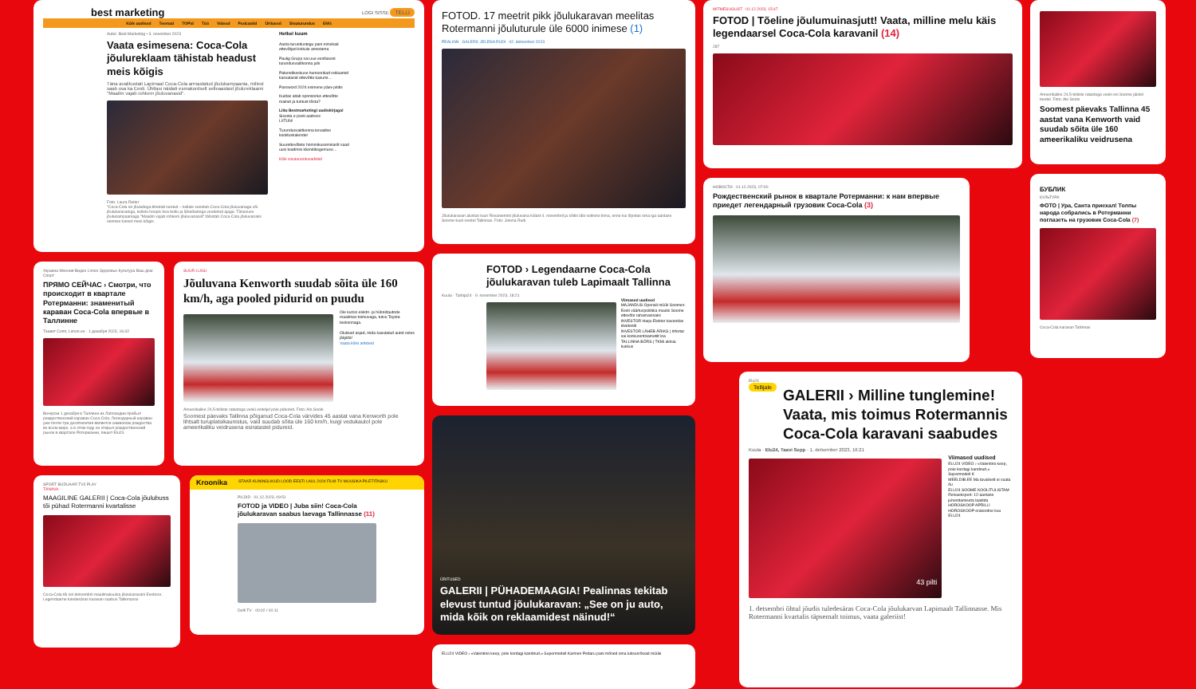best marketing LOGI SISSE TELLI
Kõik uudised Teemad TOPid Töö Videod Podcastid Üritused Sisuturundus ENG
Autor: Best Marketing • 3. november 2023
Vaata esimesena: Coca-Cola jõulureklaam tähistab headust meis kõigis
Täna avalikustati Lapimaal Coca-Cola armastatud jõulukampaania, millest saab osa ka Eesti. Ühtlasi näidati esmakordselt selleaastast jõulureklaami "Maailm vajab rohkem jõuluvanasid".
Foto: Laura Reiter
"Coca-Cola on jõuludega tihedalt seotud – kellele seostub Coca-Cola jõuluvanaga või jõulukaravaniga, kellele hoopis hea toidu ja lähedastega veedetud ajaga. Tänavuse jõulukampaaniaga "Maailm vajab rohkem jõuluvanasid" tähistab Coca-Cola jõuluvanaks olemise tunnet meis kõigis.
Hetkel kuum
Aasta turundustegu pani nimekad ettevõtjad kirikule annetama
Paulig Grupp sai uue eestlasest turundusvaldkonna juhi
Pakendikeskuse humoorikad reklaamid kasvatasid ettevõtte kasumi…
Password 2024 esimene päev pildis
Kuidas aitab sponsorlus ettevõtte mainet ja tuntust tõsta?
Liitu Bestmarketingi uudiskirjaga!
Sisesta e-posti aadress
LIITUN!
Turundusvaldkonna kevadine koolituskalender
Suurettevõtete hommikuseminarilt saad uusi teadmisi kliendikogemuse…
Kõik sisuturundusartiklid
Украина Мнения Видео Limon Здоровье Культура Ваш дом Спорт
ПРЯМО СЕЙЧАС › Смотри, что происходит в квартале Ротерманни: знаменитый караван Coca-Cola впервые в Таллинне
Таавет Сепп, Limon.ee · 1 декабря 2023, 16:42
Вечером 1 декабря в Таллинн из Лапландии прибыл рождественский караван Coca-Cola. Легендарный караван уже почти три десятилетия является символом рождества во всем мире, а в этом году он открыл рождественский рынок в квартале Ротерманни, пишет Elu24.
SUUR LUGU
Jõuluvana Kenworth suudab sõita üle 160 km/h, aga pooled pidurid on puudu
Ameerikalike 24,5-tolliste ratastega veoki esiteljel pole pidureid. Foto: Alo Soolo
Ole kursis elektri- ja hübriidautode maailmas toimuvaga, tutvu Toyota teekonnaga.
Olulised asjad, mida kasutatud autot ostes jälgida!
Vaata kõiki artikleid
Soomest päevaks Tallinna põiganud Coca-Cola värvides 45 aastat vana Kenworth pole lihtsalt turuplatsikaunistus, vaid suudab sõita üle 160 km/h, kuigi vedukautol pole ameerikaliku veidrusena esiratastel pidureid.
SPORT BUDUAAR TV3 PLAY
TÄNAVA
MAAGILINE GALERII | Coca-Cola jõulubuss tõi pühad Rotermanni kvartalisse
Coca-Cola tõi sel detsembril maailmakuulsa jõulukaravani Eestisse. Legendaarne tuledesäras karavan saabus Tallinnasse
Kroonika STAAR KUNINGLIKUD LOOD EESTI LAUL 2024 FILM-TV MUUSIKA PILETITASKU
PILDID · 01.12.2023, 09:51
FOTOD ja VIDEO | Juba siin! Coca-Cola jõulukaravan saabus laevaga Tallinnasse (11)
Delfi TV · 00:02 / 00:11
FOTOD. 17 meetrit pikk jõulukaravan meelitas Rotermanni jõuluturule üle 6000 inimese (1)
PEALINN GALERII: JELENA RUDI 02. detsember 2023
Jõulukaravan alustas tuuri Rovaniemist jõuluvana külast 4. novembril ja sõitis läbi seitsme linna, enne kui lõpetas oma iga-aastase Soome-tuuri reedel Tallinnas. Foto: Jelena Rudi
FOTOD › Legendaarne Coca-Cola jõulukaravan tuleb Lapimaalt Tallinna
Kuula · Tarbija24 · 9. november 2023, 18:21
Viimased uudised
MAJANDUS Operaili müük Soomes: Eesti väärtuspoliitika muutis Soome ettevõte rahamasinaks
INVESTOR Harju Elekter kavandas dividendi
INVESTOR LÄHEB ÄRIKS | Infortar sai konkurentsiametilt loa
TALLINNA BÖRS | TKMi aktsia kukkus
ÜRITUSED
GALERII | PÜHADEMAAGIA! Pealinnas tekitab elevust tuntud jõulukaravan: „See on ju auto, mida kõik on reklaamidest näinud!“
ELU24 VIDEO › «Valentino keep, pole kordagi kandnud.» Supermodell Karmen Pedaru pani mõned oma luksusrõivad müüki
MITMESUGUST · 01.12.2023, 15:47
FOTOD | Tõeline jõulumuinasjutt! Vaata, milline melu käis legendaarsel Coca-Cola karavanil (14)
287
НОВОСТИ · 01.12.2023, 07:00
Рождественский рынок в квартале Ротерманни: к нам впервые приедет легендарный грузовик Coca-Cola (3)
Elu24
Tellijale
GALERII › Milline tunglemine! Vaata, mis toimus Rotermannis Coca-Cola karavani saabudes
Kuula · Elu24, Taavi Sepp · 1. detsember 2023, 16:21
43 pilti
Viimased uudised
ELU24 VIDEO › «Valentino keep, pole kordagi kandnud.» Supermodell K
MEELDIB.EE Ma tavaliselt ei vaata õu
ELU24 SOOME KOOLITULISTAM Relvaekspert: 12-aastane juhendamiseta laadida
HOROSKOOP APRILLI HOROSKOOP erakordne kuu
ELU24
1. detsembri õhtul jõudis tuledesäras Coca-Cola jõulukarvan Lapimaalt Tallinnasse. Mis Rotermanni kvartalis täpsemalt toimus, vaata galeriist!
Ameerikalike 24,5-tolliste ratastega veoki esi Soome jäistel teedel. Foto: Alo Soolo
Soomest päevaks Tallinna 45 aastat vana Kenworth vaid suudab sõita üle 160 ameerikaliku veidrusena
БУБЛИК
КУЛЬТУРА
ФОТО | Ура, Санта приехал! Толпы народа собрались в Ротерманни поглазеть на грузовик Coca-Cola (7)
Coca-Cola karavan Tallinnas